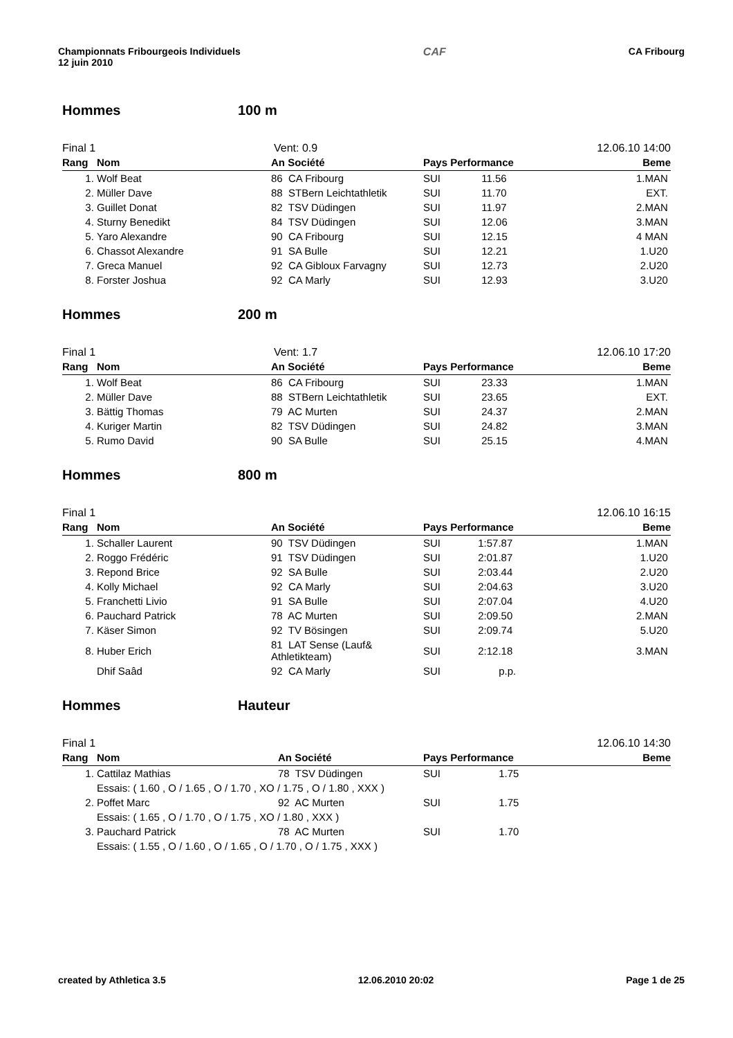Championnats Fribourgeois Individuels
12 juin 2010
CAF CA Fribourg
Hommes 100 m
Final 1 Vent: 0.9 12.06.10 14:00
| Rang | Nom | An Société | Pays Performance | Beme |
| --- | --- | --- | --- | --- |
| 1. | Wolf Beat | 86 CA Fribourg | SUI 11.56 | 1.MAN |
| 2. | Müller Dave | 88 STBern Leichtathletik | SUI 11.70 | EXT. |
| 3. | Guillet Donat | 82 TSV Düdingen | SUI 11.97 | 2.MAN |
| 4. | Sturny Benedikt | 84 TSV Düdingen | SUI 12.06 | 3.MAN |
| 5. | Yaro Alexandre | 90 CA Fribourg | SUI 12.15 | 4 MAN |
| 6. | Chassot Alexandre | 91 SA Bulle | SUI 12.21 | 1.U20 |
| 7. | Greca Manuel | 92 CA Gibloux Farvagny | SUI 12.73 | 2.U20 |
| 8. | Forster Joshua | 92 CA Marly | SUI 12.93 | 3.U20 |
Hommes 200 m
Final 1 Vent: 1.7 12.06.10 17:20
| Rang | Nom | An Société | Pays Performance | Beme |
| --- | --- | --- | --- | --- |
| 1. | Wolf Beat | 86 CA Fribourg | SUI 23.33 | 1.MAN |
| 2. | Müller Dave | 88 STBern Leichtathletik | SUI 23.65 | EXT. |
| 3. | Bättig Thomas | 79 AC Murten | SUI 24.37 | 2.MAN |
| 4. | Kuriger Martin | 82 TSV Düdingen | SUI 24.82 | 3.MAN |
| 5. | Rumo David | 90 SA Bulle | SUI 25.15 | 4.MAN |
Hommes 800 m
Final 1 12.06.10 16:15
| Rang | Nom | An Société | Pays Performance | Beme |
| --- | --- | --- | --- | --- |
| 1. | Schaller Laurent | 90 TSV Düdingen | SUI 1:57.87 | 1.MAN |
| 2. | Roggo Frédéric | 91 TSV Düdingen | SUI 2:01.87 | 1.U20 |
| 3. | Repond Brice | 92 SA Bulle | SUI 2:03.44 | 2.U20 |
| 4. | Kolly Michael | 92 CA Marly | SUI 2:04.63 | 3.U20 |
| 5. | Franchetti Livio | 91 SA Bulle | SUI 2:07.04 | 4.U20 |
| 6. | Pauchard Patrick | 78 AC Murten | SUI 2:09.50 | 2.MAN |
| 7. | Käser Simon | 92 TV Bösingen | SUI 2:09.74 | 5.U20 |
| 8. | Huber Erich | 81 LAT Sense (Lauf& Athletikteam) | SUI 2:12.18 | 3.MAN |
| | Dhif Saâd | 92 CA Marly | SUI p.p. | |
Hommes Hauteur
Final 1 12.06.10 14:30
| Rang | Nom | An Société | Pays Performance | Beme |
| --- | --- | --- | --- | --- |
| 1. | Cattilaz Mathias | 78 TSV Düdingen | SUI 1.75 | |
| | Essais: ( 1.60 , O / 1.65 , O / 1.70 , XO / 1.75 , O / 1.80 , XXX ) | | | |
| 2. | Poffet Marc | 92 AC Murten | SUI 1.75 | |
| | Essais: ( 1.65 , O / 1.70 , O / 1.75 , XO / 1.80 , XXX ) | | | |
| 3. | Pauchard Patrick | 78 AC Murten | SUI 1.70 | |
| | Essais: ( 1.55 , O / 1.60 , O / 1.65 , O / 1.70 , O / 1.75 , XXX ) | | | |
created by Athletica 3.5 12.06.2010 20:02 Page 1 de 25